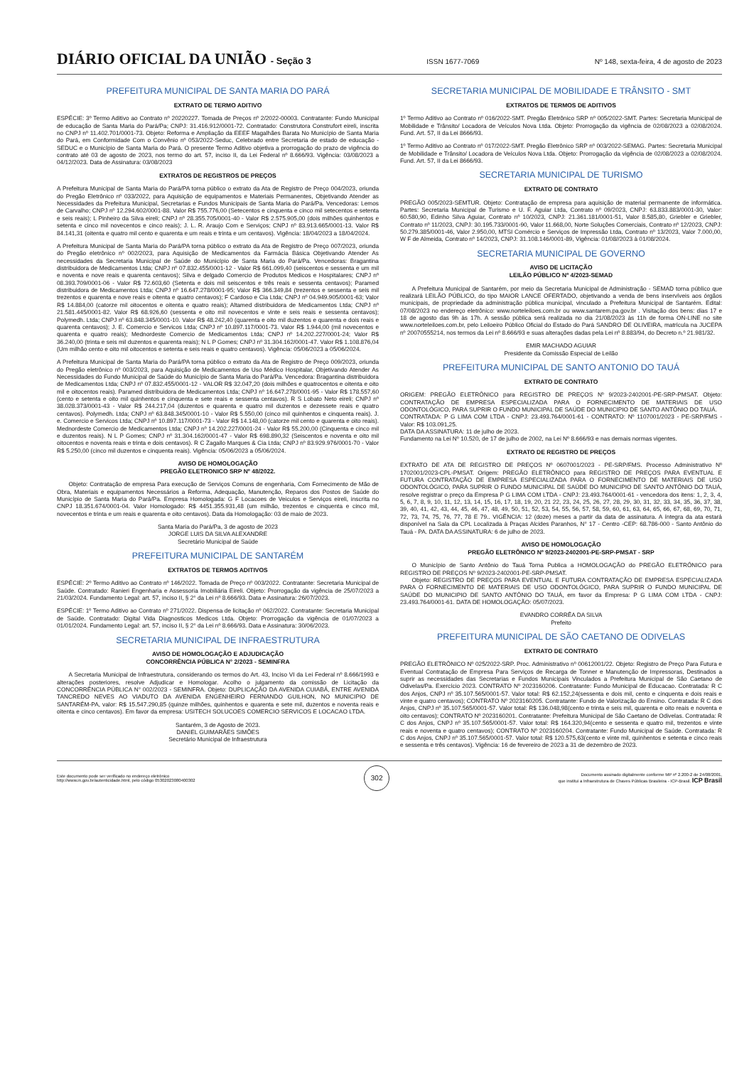DIÁRIO OFICIAL DA UNIÃO - Seção 3
ISSN 1677-7069 Nº 148, sexta-feira, 4 de agosto de 2023
PREFEITURA MUNICIPAL DE SANTA MARIA DO PARÁ
EXTRATO DE TERMO ADITIVO
ESPÉCIE: 3º Termo Aditivo ao Contrato nº 20220227. Tomada de Preços nº 2/2022-00003. Contratante: Fundo Municipal de educação de Santa Maria do Pará/Pa; CNPJ: 31.416.912/0001-72. Contratado: Construtora Construfort eireli, inscrita no CNPJ nº 11.402.701/0001-73. Objeto: Reforma e Ampliação da EEEF Magalhães Barata No Município de Santa Maria do Pará, em Conformidade Com o Convênio nº 053/2022-Seduc, Celebrado entre Secretaria de estado de educação - SEDUC e o Município de Santa Maria do Pará. O presente Termo Aditivo objetiva a prorrogação do prazo de vigência do contrato até 03 de agosto de 2023, nos termo do art. 57, inciso II, da Lei Federal nº 8.666/93. Vigência: 03/08/2023 a 04/12/2023. Data de Assinatura: 03/08/2023
EXTRATOS DE REGISTROS DE PREÇOS
A Prefeitura Municipal de Santa Maria do Pará/PA torna público o extrato da Ata de Registro de Preço 004/2023, oriunda do Pregão Eletrônico nº 033/2022, para Aquisição de equipamentos e Materiais Permanentes, Objetivando Atender as Necessidades da Prefeitura Municipal, Secretarias e Fundos Municipais de Santa Maria do Pará/Pa. Vencedoras: Lemos de Carvalho; CNPJ nº 12.294.602/0001-88. Valor R$ 755.776,00 (Setecentos e cinquenta e cinco mil setecentos e setenta e seis reais); L Pinheiro da Silva eireli; CNPJ nº 28.355.705/0001-40 - Valor R$ 2.575.905,00 (dois milhões quinhentos e setenta e cinco mil novecentos e cinco reais); J. L. R. Araujo Com e Serviços; CNPJ nº 83.913.665/0001-13. Valor R$ 84.141,31 (oitenta e quatro mil cento e quarenta e um reais e trinta e um centavos). Vigência: 18/04/2023 a 18/04/2024.
A Prefeitura Municipal de Santa Maria do Pará/PA torna público o extrato da Ata de Registro de Preço 007/2023, oriunda do Pregão eletrônico nº 002/2023, para Aquisição de Medicamentos da Farmácia Básica Objetivando Atender As necessidades da Secretaria Municipal de Saúde do Município de Santa Maria do Pará/Pa. Vencedoras: Bragantina distribuidora de Medicamentos Ltda; CNPJ nº 07.832.455/0001-12 - Valor R$ 661.099,40 (seiscentos e sessenta e um mil e noventa e nove reais e quarenta centavos); Silva e delgado Comercio de Produtos Medicos e Hospitalares; CNPJ nº 08.393.709/0001-06 - Valor R$ 72.603,60 (Setenta e dois mil seiscentos e três reais e sessenta centavos); Paramed distribuidora de Medicamentos Ltda; CNPJ nº 16.647.278/0001-95; Valor R$ 366.349,84 (trezentos e sessenta e seis mil trezentos e quarenta e nove reais e oitenta e quatro centavos); F Cardoso e Cia Ltda; CNPJ nº 04.949.905/0001-63; Valor R$ 14.884,00 (catorze mil oitocentos e oitenta e quatro reais); Altamed distribuidora de Medicamentos Ltda; CNPJ nº 21.581.445/0001-82. Valor R$ 68.926,60 (sessenta e oito mil novecentos e vinte e seis reais e sessenta centavos); Polymedh. Ltda; CNPJ nº 63.848.345/0001-10. Valor R$ 48.242,40 (quarenta e oito mil duzentos e quarenta e dois reais e quarenta centavos); J. E. Comercio e Servicos Ltda; CNPJ nº 10.897.117/0001-73. Valor R$ 1.944,00 (mil novecentos e quarenta e quatro reais); Mednordeste Comercio de Medicamentos Ltda; CNPJ nº 14.202.227/0001-24; Valor R$ 36.240,00 (trinta e seis mil duzentos e quarenta reais); N L P Gomes; CNPJ nº 31.304.162/0001-47. Valor R$ 1.108.876,04 (Um milhão cento e oito mil oitocentos e setenta e seis reais e quatro centavos). Vigência: 05/06/2023 a 05/06/2024.
A Prefeitura Municipal de Santa Maria do Pará/PA torna público o extrato da Ata de Registro de Preço 009/2023, oriunda do Pregão eletrônico nº 003/2023, para Aquisição de Medicamentos de Uso Médico Hospitalar, Objetivando Atender As Necessidades do Fundo Municipal de Saúde do Município de Santa Maria do Pará/Pa. Vencedora: Bragantina distribuidora de Medicamentos Ltda; CNPJ nº 07.832.455/0001-12 - VALOR R$ 32.047,20 (dois milhões e quatrocentos e oitenta e oito mil e oitocentos reais). Paramed distribuidora de Medicamentos Ltda; CNPJ nº 16.647.278/0001-95 - Valor R$ 178.557,60 (cento e setenta e oito mil quinhentos e cinquenta e sete reais e sessenta centavos). R S Lobato Neto eireli; CNPJ nº 38.028.373/0001-43 - Valor R$ 244.217,04 (duzentos e quarenta e quatro mil duzentos e dezessete reais e quatro centavos). Polymedh. Ltda; CNPJ nº 63.848.345/0001-10 - Valor R$ 5.550,00 (cinco mil quinhentos e cinquenta reais). J. e. Comercio e Servicos Ltda; CNPJ nº 10.897.117/0001-73 - Valor R$ 14.148,00 (catorze mil cento e quarenta e oito reais). Mednordeste Comercio de Medicamentos Ltda; CNPJ nº 14.202.227/0001-24 - Valor R$ 55.200,00 (Cinquenta e cinco mil e duzentos reais). N L P Gomes; CNPJ nº 31.304.162/0001-47 - Valor R$ 698.890,32 (Seiscentos e noventa e oito mil oitocentos e noventa reais e trinta e dois centavos). R C Zagallo Marques & Cia Ltda; CNPJ nº 83.929.976/0001-70 - Valor R$ 5.250,00 (cinco mil duzentos e cinquenta reais). Vigência: 05/06/2023 a 05/06/2024.
AVISO DE HOMOLOGAÇÃO
PREGÃO ELETRONICO SRP Nº 48/2022.
  Objeto: Contratação de empresa Para execução de Serviços Comuns de engenharia, Com Fornecimento de Mão de Obra, Materiais e equipamentos Necessários a Reforma, Adequação, Manutenção, Reparos dos Postos de Saúde do Município de Santa Maria do Pará/Pa. Empresa Homologada: G F Locacoes de Veiculos e Serviços eireli, inscrita no CNPJ 18.351.674/0001-04. Valor Homologado: R$ 4451.355.931,48 (um milhão, trezentos e cinquenta e cinco mil, novecentos e trinta e um reais e quarenta e oito centavos). Data da Homologação: 03 de maio de 2023.
Santa Maria do Pará/Pa, 3 de agosto de 2023
JORGE LUIS DA SILVA ALEXANDRE
Secretário Municipal de Saúde
PREFEITURA MUNICIPAL DE SANTARÉM
EXTRATOS DE TERMOS ADITIVOS
ESPÉCIE: 2º Termo Aditivo ao Contrato nº 146/2022. Tomada de Preço nº 003/2022. Contratante: Secretaria Municipal de Saúde. Contratado: Ranieri Engenharia e Assessoria Imobiliária Eireli. Objeto: Prorrogação da vigência de 25/07/2023 a 21/03/2024. Fundamento Legal: art. 57, inciso II, § 2° da Lei nº 8.666/93. Data e Assinatura: 26/07/2023.
ESPÉCIE: 1º Termo Aditivo ao Contrato nº 271/2022. Dispensa de licitação nº 062/2022. Contratante: Secretaria Municipal de Saúde. Contratado: Digital Vida Diagnosticos Medicos Ltda. Objeto: Prorrogação da vigência de 01/07/2023 a 01/01/2024. Fundamento Legal: art. 57, inciso II, § 2° da Lei nº 8.666/93. Data e Assinatura: 30/06/2023.
SECRETARIA MUNICIPAL DE INFRAESTRUTURA
AVISO DE HOMOLOGAÇÃO E ADJUDICAÇÃO
CONCORRÊNCIA PÚBLICA N° 2/2023 - SEMINFRA
  A Secretaria Municipal de Infraestrutura, considerando os termos do Art. 43, Inciso VI da Lei Federal nº 8.666/1993 e alterações posteriores, resolve Adjudicar e Homologar. Acolho o julgamento da comissão de Licitação da CONCORRÊNCIA PÚBLICA N° 002/2023 - SEMINFRA. Objeto: DUPLICAÇÃO DA AVENIDA CUIABÁ, ENTRE AVENIDA TANCREDO NEVES AO VIADUTO DA AVENIDA ENGENHEIRO FERNANDO GUILHON, NO MUNICIPIO DE SANTARÉM-PA, valor: R$ 15.547.290,85 (quinze milhões, quinhentos e quarenta e sete mil, duzentos e noventa reais e oitenta e cinco centavos). Em favor da empresa: USITECH SOLUCOES COMERCIO SERVICOS E LOCACAO LTDA.
Santarém, 3 de Agosto de 2023.
DANIEL GUIMARÃES SIMÕES
Secretário Municipal de Infraestrutura
SECRETARIA MUNICIPAL DE MOBILIDADE E TRÂNSITO - SMT
EXTRATOS DE TERMOS DE ADITIVOS
1º Termo Aditivo ao Contrato nº 016/2022-SMT. Pregão Eletrônico SRP nº 005/2022-SMT. Partes: Secretaria Municipal de Mobilidade e Trânsito/ Locadora de Veículos Nova Ltda. Objeto: Prorrogação da vigência de 02/08/2023 a 02/08/2024. Fund. Art. 57, II da Lei 8666/93.
1º Termo Aditivo ao Contrato nº 017/2022-SMT. Pregão Eletrônico SRP nº 003/2022-SEMAG. Partes: Secretaria Municipal de Mobilidade e Trânsito/ Locadora de Veículos Nova Ltda. Objeto: Prorrogação da vigência de 02/08/2023 a 02/08/2024. Fund. Art. 57, II da Lei 8666/93.
SECRETARIA MUNICIPAL DE TURISMO
EXTRATO DE CONTRATO
PREGÃO 005/2023-SEMTUR. Objeto: Contratação de empresa para aquisição de material permanente de informática. Partes: Secretaria Municipal de Turismo e U. F. Aguiar Ltda, Contrato nº 09/2023, CNPJ: 63.833.883/0001-30, Valor: 60.580,90, Edinho Silva Aguiar, Contrato nº 10/2023, CNPJ: 21.361.181/0001-51, Valor 8.585,80, Griebler e Griebler, Contrato nº 11/2023, CNPJ: 30.195.733/0001-90, Valor 11.668,00, Norte Soluções Comerciais, Contrato nº 12/2023, CNPJ: 50.279.385/0001-46, Valor 2.950,00, MTSI Comércio e Serviços de Impressão Ltda, Contrato nº 13/2023, Valor 7.000,00, W F de Almeida, Contrato nº 14/2023, CNPJ: 31.108.146/0001-89, Vigência: 01/08//2023 à 01/08/2024.
SECRETARIA MUNICIPAL DE GOVERNO
AVISO DE LICITAÇÃO
LEILÃO PÚBLICO Nº 4/2023-SEMAD
  A Prefeitura Municipal de Santarém, por meio da Secretaria Municipal de Administração - SEMAD torna público que realizará LEILÃO PÚBLICO, do tipo MAIOR LANCE OFERTADO, objetivando a venda de bens inservíveis aos órgãos municipais, de propriedade da administração pública municipal, vinculado a Prefeitura Municipal de Santarém. Edital: 07/08/2023 no endereço eletrônico: www.norteleiloes.com.br ou www.santarem.pa.gov.br . Visitação dos bens: dias 17 e 18 de agosto das 9h às 17h. A sessão pública será realizada no dia 21/08/2023 às 11h de forma ON-LINE no site www.norteleiloes.com.br, pelo Leiloeiro Público Oficial do Estado do Pará SANDRO DE OLIVEIRA, matrícula na JUCEPA nº 20070555214, nos termos da Lei nº 8.666/93 e suas alterações dadas pela Lei nº 8.883/94, do Decreto n.º 21.981/32.
EMIR MACHADO AGUIAR
Presidente da Comissão Especial de Leilão
PREFEITURA MUNICIPAL DE SANTO ANTONIO DO TAUÁ
EXTRATO DE CONTRATO
ORIGEM: PREGÃO ELETRÔNICO para REGISTRO DE PREÇOS Nº 9/2023-2402001-PE-SRP-PMSAT. Objeto: CONTRATAÇÃO DE EMPRESA ESPECIALIZADA PARA O FORNECIMENTO DE MATERIAIS DE USO ODONTOLÓGICO, PARA SUPRIR O FUNDO MUNICIPAL DE SAÚDE DO MUNICIPIO DE SANTO ANTÔNIO DO TAUÁ.
CONTRATADA: P G LIMA COM LTDA - CNPJ: 23.493.764/0001-61 - CONTRATO: Nº 1107001/2023 - PE-SRP/FMS - Valor: R$ 103.091,25.
DATA DA ASSINATURA: 11 de julho de 2023.
Fundamento na Lei Nº 10.520, de 17 de julho de 2002, na Lei Nº 8.666/93 e nas demais normas vigentes.
EXTRATO DE REGISTRO DE PREÇOS
EXTRATO DE ATA DE REGISTRO DE PREÇOS Nº 0607001/2023 - PE-SRP/FMS. Processo Administrativo Nº 1702001/2023-CPL-PMSAT. Origem: PREGÃO ELETRÔNICO para REGISTRO DE PREÇOS PARA EVENTUAL E FUTURA CONTRATAÇÃO DE EMPRESA ESPECIALIZADA PARA O FORNECIMENTO DE MATERIAIS DE USO ODONTOLÓGICO, PARA SUPRIR O FUNDO MUNICIPAL DE SAÚDE DO MUNICIPIO DE SANTO ANTÔNIO DO TAUÁ, resolve registrar o preço da Empresa P G LIMA COM LTDA - CNPJ: 23.493.764/0001-61 - vencedora dos itens: 1, 2, 3, 4, 5, 6, 7, 8, 9, 10, 11, 12, 13, 14, 15, 16, 17, 18, 19, 20, 21 22, 23, 24, 25, 26, 27, 28, 29, 30, 31, 32, 33, 34, 35, 36, 37, 38, 39, 40, 41, 42, 43, 44, 45, 46, 47, 48, 49, 50, 51, 52, 53, 54, 55, 56, 57, 58, 59, 60, 61, 63, 64, 65, 66, 67, 68, 69, 70, 71, 72, 73, 74, 75, 76, 77, 78 E 79.. VIGÊNCIA: 12 (doze) meses a partir da data de assinatura. A íntegra da ata estará disponível na Sala da CPL Localizada à Praças Alcides Paranhos, N° 17 - Centro -CEP: 68.786-000 - Santo Antônio do Tauá - PA. DATA DA ASSINATURA: 6 de julho de 2023.
AVISO DE HOMOLOGAÇÃO
PREGÃO ELETRÔNICO Nº 9/2023-2402001-PE-SRP-PMSAT - SRP
  O Município de Santo Antônio do Tauá Torna Publica a HOMOLOGAÇÃO do PREGÃO ELETRÔNICO para REGISTRO DE PREÇOS Nº 9/2023-2402001-PE-SRP-PMSAT.
  Objeto: REGISTRO DE PREÇOS PARA EVENTUAL E FUTURA CONTRATAÇÃO DE EMPRESA ESPECIALIZADA PARA O FORNECIMENTO DE MATERIAIS DE USO ODONTOLÓGICO, PARA SUPRIR O FUNDO MUNICIPAL DE SAÚDE DO MUNICIPIO DE SANTO ANTÔNIO DO TAUÁ, em favor da Empresa: P G LIMA COM LTDA - CNPJ: 23.493.764/0001-61. DATA DE HOMOLOGAÇÃO: 05/07/2023.
EVANDRO CORRÊA DA SILVA
Prefeito
PREFEITURA MUNICIPAL DE SÃO CAETANO DE ODIVELAS
EXTRATO DE CONTRATO
PREGÃO ELETRÔNICO Nº 025/2022-SRP. Proc. Administrativo nº 00612001/22. Objeto: Registro de Preço Para Futura e Eventual Contratação de Empresa Para Serviços de Recarga de Tonner e Manutenção de Impressoras, Destinados a suprir as necessidades das Secretarias e Fundos Municipais Vinculados a Prefeitura Municipal de São Caetano de Odivelas/Pa. Exercício 2023. CONTRATO Nº 2023160206. Contratante: Fundo Municipal de Educacao. Contratada: R C dos Anjos, CNPJ nº 35.107.565/0001-57. Valor total: R$ 62.152,24(sessenta e dois mil, cento e cinquenta e dois reais e vinte e quatro centavos); CONTRATO Nº 2023160205. Contratante: Fundo de Valorização do Ensino. Contratada: R C dos Anjos, CNPJ nº 35.107.565/0001-57. Valor total: R$ 136.048,98(cento e trinta e seis mil, quarenta e oito reais e noventa e oito centavos); CONTRATO Nº 2023160201. Contratante: Prefeitura Municipal de São Caetano de Odivelas. Contratada: R C dos Anjos, CNPJ nº 35.107.565/0001-57. Valor total: R$ 164.320,94(cento e sessenta e quatro mil, trezentos e vinte reais e noventa e quatro centavos); CONTRATO Nº 2023160204. Contratante: Fundo Municipal de Saúde. Contratada: R C dos Anjos, CNPJ nº 35.107.565/0001-57. Valor total: R$ 120.575,63(cento e vinte mil, quinhentos e setenta e cinco reais e sessenta e três centavos). Vigência: 16 de fevereiro de 2023 a 31 de dezembro de 2023.
Este documento pode ser verificado no endereço eletrônico
http://www.in.gov.br/autenticidade.html, pelo código 05302023080400302
302
Documento assinado digitalmente conforme MP nº 2.200-2 de 24/08/2001,
que institui a Infraestrutura de Chaves Públicas Brasileira - ICP-Brasil. ICP Brasil